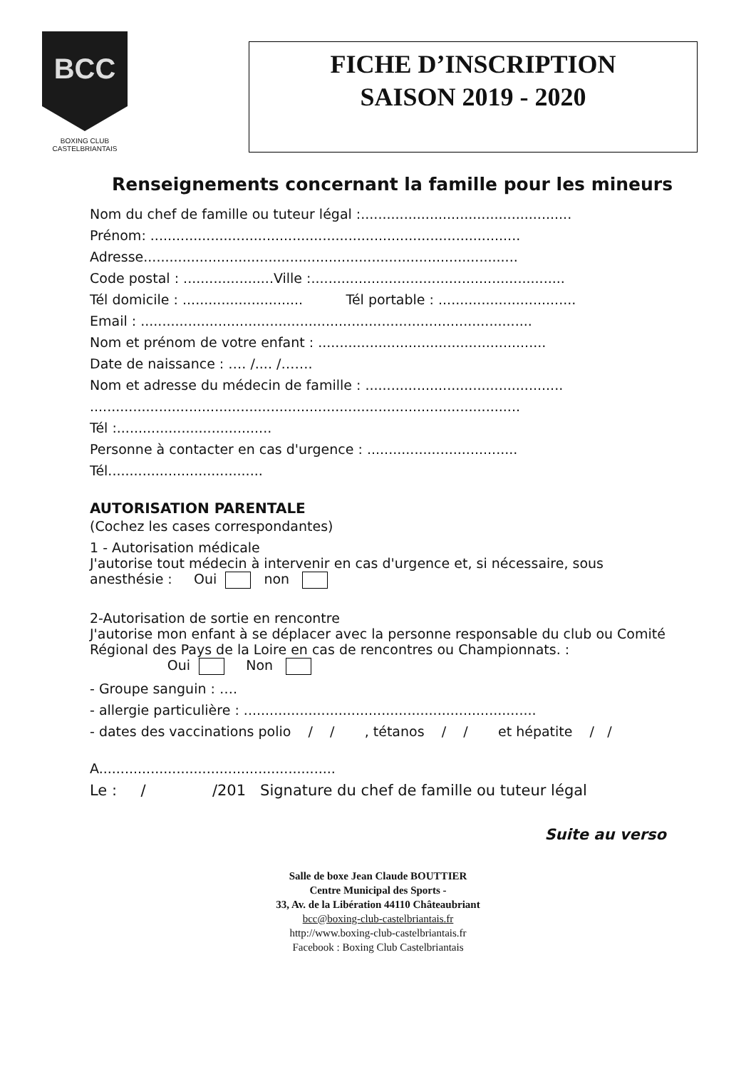BCC
BOXING CLUB CASTELBRIANTAIS
FICHE D’INSCRIPTION
SAISON 2019 - 2020
Renseignements concernant la famille pour les mineurs
Nom du chef de famille ou tuteur légal :.................................................
Prénom: ......................................................................................
Adresse.......................................................................................
Code postal : .....................Ville :...........................................................
Tél domicile : ............................ Tél portable : ................................
Email : ...........................................................................................
Nom et prénom de votre enfant : .....................................................
Date de naissance : …. /.... /…….
Nom et adresse du médecin de famille : ..............................................
....................................................................................................
Tél :....................................
Personne à contacter en cas d'urgence : ...................................
Tél....................................
AUTORISATION PARENTALE
(Cochez les cases correspondantes)
1 - Autorisation médicale
J'autorise tout médecin à intervenir en cas d'urgence et, si nécessaire, sous
anesthésie : Oui non
2-Autorisation de sortie en rencontre
J'autorise mon enfant à se déplacer avec la personne responsable du club ou Comité
Régional des Pays de la Loire en cas de rencontres ou Championnats. :
Oui Non
- Groupe sanguin : ….
- allergie particulière : ....................................................................
- dates des vaccinations polio / / , tétanos / / et hépatite / /
A.......................................................
Le : / /201 Signature du chef de famille ou tuteur légal
Suite au verso
Salle de boxe Jean Claude BOUTTIER
Centre Municipal des Sports -
33, Av. de la Libération 44110 Châteaubriant
bcc@boxing-club-castelbriantais.fr
http://www.boxing-club-castelbriantais.fr
Facebook : Boxing Club Castelbriantais